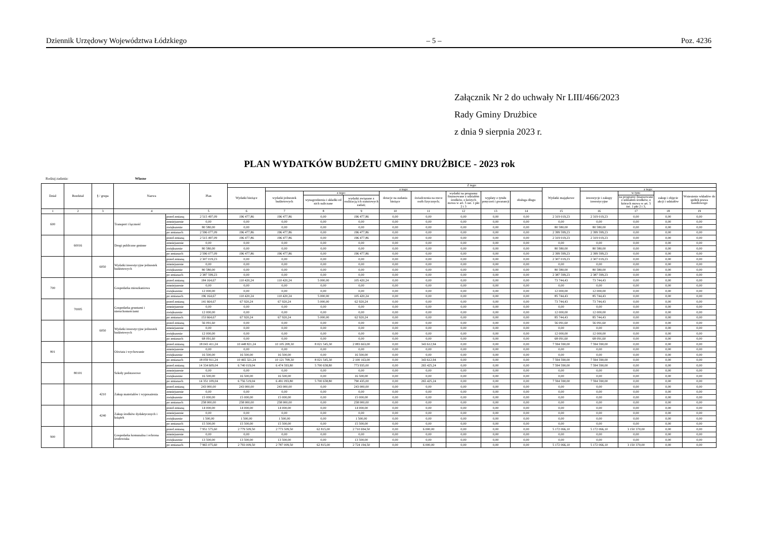Dziennik Urzędowy Województwa Łódzkiego – 5 – Poz. 4236
Załącznik Nr 2 do uchwały Nr LIII/466/2023
Rady Gminy Drużbice
z dnia 9 sierpnia 2023 r.
PLAN WYDATKÓW BUDŻETU GMINY DRUŻBICE - 2023 rok
Rodzaj zadania: Własne
| Dział | Rozdział | § / grupa | Nazwa | | Plan | Z tego: | | | | | | | | | | | | | |
| --- | --- | --- | --- | --- | --- | --- | --- | --- | --- | --- | --- | --- | --- | --- | --- | --- | --- | --- | --- |
| | | | | | | Wydatki bieżące | z tego: | | | | | | | | Wydatki majątkowe | z tego: | | | |
| | | | | | | | wydatki jednostek budżetowych | z tego: | | dotacje na zadania bieżące | świadczenia na rzecz osób fizycznych; | wydatki na programy finansowane z udziałem środków, o których mowa w art. 5 ust. 1 pkt 2 i 3 | wypłaty z tytułu poręczeń i gwarancji | obsługa długu | | inwestycje i zakupy inwestycyjne | w tym: | zakup i objęcie akcji i udziałów | Wniesienie wkładów do spółek prawa handlowego |
| | | | | | | | | wynagrodzenia i składki od nich naliczane | wydatki związane z realizacją ich statutowych zadań; | | | | | | | | na programy finansowane z udziałem środków, o których mowa w art. 5 ust. 1 pkt 2 i 3, | | |
| 1 | 2 | 3 | 4 | | 5 | 6 | 7 | 8 | 9 | 10 | 11 | 12 | 13 | 14 | 15 | 16 | 17 | 18 | 19 |
| 600 | | | Transport i łączność | przed zmianą | 2 515 497,09 | 196 477,86 | 196 477,86 | 0,00 | 196 477,86 | 0,00 | 0,00 | 0,00 | 0,00 | 0,00 | 2 319 019,23 | 2 319 019,23 | 0,00 | 0,00 | 0,00 |
| | | | | zmniejszenie | 0,00 | 0,00 | 0,00 | 0,00 | 0,00 | 0,00 | 0,00 | 0,00 | 0,00 | 0,00 | 0,00 | 0,00 | 0,00 | 0,00 | 0,00 |
| | | | | zwiększenie | 80 580,00 | 0,00 | 0,00 | 0,00 | 0,00 | 0,00 | 0,00 | 0,00 | 0,00 | 0,00 | 80 580,00 | 80 580,00 | 0,00 | 0,00 | 0,00 |
| | | | | po zmianach | 2 596 077,09 | 196 477,86 | 196 477,86 | 0,00 | 196 477,86 | 0,00 | 0,00 | 0,00 | 0,00 | 0,00 | 2 399 599,23 | 2 399 599,23 | 0,00 | 0,00 | 0,00 |
| | 60016 | | Drogi publiczne gminne | przed zmianą | 2 515 497,09 | 196 477,86 | 196 477,86 | 0,00 | 196 477,86 | 0,00 | 0,00 | 0,00 | 0,00 | 0,00 | 2 319 019,23 | 2 319 019,23 | 0,00 | 0,00 | 0,00 |
| | | | | zmniejszenie | 0,00 | 0,00 | 0,00 | 0,00 | 0,00 | 0,00 | 0,00 | 0,00 | 0,00 | 0,00 | 0,00 | 0,00 | 0,00 | 0,00 | 0,00 |
| | | | | zwiększenie | 80 580,00 | 0,00 | 0,00 | 0,00 | 0,00 | 0,00 | 0,00 | 0,00 | 0,00 | 0,00 | 80 580,00 | 80 580,00 | 0,00 | 0,00 | 0,00 |
| | | | | po zmianach | 2 596 077,09 | 196 477,86 | 196 477,86 | 0,00 | 196 477,86 | 0,00 | 0,00 | 0,00 | 0,00 | 0,00 | 2 399 599,23 | 2 399 599,23 | 0,00 | 0,00 | 0,00 |
| | | 6050 | Wydatki inwestycyjne jednostek budżetowych | przed zmianą | 2 307 019,23 | 0,00 | 0,00 | 0,00 | 0,00 | 0,00 | 0,00 | 0,00 | 0,00 | 0,00 | 2 307 019,23 | 2 307 019,23 | 0,00 | 0,00 | 0,00 |
| | | | | zmniejszenie | 0,00 | 0,00 | 0,00 | 0,00 | 0,00 | 0,00 | 0,00 | 0,00 | 0,00 | 0,00 | 0,00 | 0,00 | 0,00 | 0,00 | 0,00 |
| | | | | zwiększenie | 80 580,00 | 0,00 | 0,00 | 0,00 | 0,00 | 0,00 | 0,00 | 0,00 | 0,00 | 0,00 | 80 580,00 | 80 580,00 | 0,00 | 0,00 | 0,00 |
| | | | | po zmianach | 2 387 599,23 | 0,00 | 0,00 | 0,00 | 0,00 | 0,00 | 0,00 | 0,00 | 0,00 | 0,00 | 2 387 599,23 | 2 387 599,23 | 0,00 | 0,00 | 0,00 |
| 700 | | | Gospodarka mieszkaniowa | przed zmianą | 184 164,67 | 110 420,24 | 110 420,24 | 5 000,00 | 105 420,24 | 0,00 | 0,00 | 0,00 | 0,00 | 0,00 | 73 744,43 | 73 744,43 | 0,00 | 0,00 | 0,00 |
| | | | | zmniejszenie | 0,00 | 0,00 | 0,00 | 0,00 | 0,00 | 0,00 | 0,00 | 0,00 | 0,00 | 0,00 | 0,00 | 0,00 | 0,00 | 0,00 | 0,00 |
| | | | | zwiększenie | 12 000,00 | 0,00 | 0,00 | 0,00 | 0,00 | 0,00 | 0,00 | 0,00 | 0,00 | 0,00 | 12 000,00 | 12 000,00 | 0,00 | 0,00 | 0,00 |
| | | | | po zmianach | 196 164,67 | 110 420,24 | 110 420,24 | 5 000,00 | 105 420,24 | 0,00 | 0,00 | 0,00 | 0,00 | 0,00 | 85 744,43 | 85 744,43 | 0,00 | 0,00 | 0,00 |
| | 70005 | | Gospodarka gruntami i nieruchomościami | przed zmianą | 141 664,67 | 67 920,24 | 67 920,24 | 5 000,00 | 62 920,24 | 0,00 | 0,00 | 0,00 | 0,00 | 0,00 | 73 744,43 | 73 744,43 | 0,00 | 0,00 | 0,00 |
| | | | | zmniejszenie | 0,00 | 0,00 | 0,00 | 0,00 | 0,00 | 0,00 | 0,00 | 0,00 | 0,00 | 0,00 | 0,00 | 0,00 | 0,00 | 0,00 | 0,00 |
| | | | | zwiększenie | 12 000,00 | 0,00 | 0,00 | 0,00 | 0,00 | 0,00 | 0,00 | 0,00 | 0,00 | 0,00 | 12 000,00 | 12 000,00 | 0,00 | 0,00 | 0,00 |
| | | | | po zmianach | 153 664,67 | 67 920,24 | 67 920,24 | 5 000,00 | 62 920,24 | 0,00 | 0,00 | 0,00 | 0,00 | 0,00 | 85 744,43 | 85 744,43 | 0,00 | 0,00 | 0,00 |
| | | 6050 | Wydatki inwestycyjne jednostek budżetowych | przed zmianą | 56 091,60 | 0,00 | 0,00 | 0,00 | 0,00 | 0,00 | 0,00 | 0,00 | 0,00 | 0,00 | 56 091,60 | 56 091,60 | 0,00 | 0,00 | 0,00 |
| | | | | zmniejszenie | 0,00 | 0,00 | 0,00 | 0,00 | 0,00 | 0,00 | 0,00 | 0,00 | 0,00 | 0,00 | 0,00 | 0,00 | 0,00 | 0,00 | 0,00 |
| | | | | zwiększenie | 12 000,00 | 0,00 | 0,00 | 0,00 | 0,00 | 0,00 | 0,00 | 0,00 | 0,00 | 0,00 | 12 000,00 | 12 000,00 | 0,00 | 0,00 | 0,00 |
| | | | | po zmianach | 68 091,60 | 0,00 | 0,00 | 0,00 | 0,00 | 0,00 | 0,00 | 0,00 | 0,00 | 0,00 | 68 091,60 | 68 091,60 | 0,00 | 0,00 | 0,00 |
| 801 | | | Oświata i wychowanie | przed zmianą | 18 043 411,24 | 10 448 821,24 | 10 105 208,30 | 8 021 545,30 | 2 083 663,00 | 0,00 | 343 612,94 | 0,00 | 0,00 | 0,00 | 7 594 590,00 | 7 594 590,00 | 0,00 | 0,00 | 0,00 |
| | | | | zmniejszenie | 0,00 | 0,00 | 0,00 | 0,00 | 0,00 | 0,00 | 0,00 | 0,00 | 0,00 | 0,00 | 0,00 | 0,00 | 0,00 | 0,00 | 0,00 |
| | | | | zwiększenie | 16 500,00 | 16 500,00 | 16 500,00 | 0,00 | 16 500,00 | 0,00 | 0,00 | 0,00 | 0,00 | 0,00 | 0,00 | 0,00 | 0,00 | 0,00 | 0,00 |
| | | | | po zmianach | 18 059 911,24 | 10 465 321,24 | 10 121 708,30 | 8 021 545,30 | 2 100 163,00 | 0,00 | 343 612,94 | 0,00 | 0,00 | 0,00 | 7 594 590,00 | 7 594 590,00 | 0,00 | 0,00 | 0,00 |
| | 80101 | | Szkoły podstawowe | przed zmianą | 14 334 609,04 | 6 740 019,04 | 6 474 593,80 | 5 700 658,80 | 773 935,00 | 0,00 | 265 425,24 | 0,00 | 0,00 | 0,00 | 7 594 590,00 | 7 594 590,00 | 0,00 | 0,00 | 0,00 |
| | | | | zmniejszenie | 0,00 | 0,00 | 0,00 | 0,00 | 0,00 | 0,00 | 0,00 | 0,00 | 0,00 | 0,00 | 0,00 | 0,00 | 0,00 | 0,00 | 0,00 |
| | | | | zwiększenie | 16 500,00 | 16 500,00 | 16 500,00 | 0,00 | 16 500,00 | 0,00 | 0,00 | 0,00 | 0,00 | 0,00 | 0,00 | 0,00 | 0,00 | 0,00 | 0,00 |
| | | | | po zmianach | 14 351 109,04 | 6 756 519,04 | 6 491 093,80 | 5 700 658,80 | 790 435,00 | 0,00 | 265 425,24 | 0,00 | 0,00 | 0,00 | 7 594 590,00 | 7 594 590,00 | 0,00 | 0,00 | 0,00 |
| | | 4210 | Zakup materiałów i wyposażenia | przed zmianą | 243 000,00 | 243 000,00 | 243 000,00 | 0,00 | 243 000,00 | 0,00 | 0,00 | 0,00 | 0,00 | 0,00 | 0,00 | 0,00 | 0,00 | 0,00 | 0,00 |
| | | | | zmniejszenie | 0,00 | 0,00 | 0,00 | 0,00 | 0,00 | 0,00 | 0,00 | 0,00 | 0,00 | 0,00 | 0,00 | 0,00 | 0,00 | 0,00 | 0,00 |
| | | | | zwiększenie | 15 000,00 | 15 000,00 | 15 000,00 | 0,00 | 15 000,00 | 0,00 | 0,00 | 0,00 | 0,00 | 0,00 | 0,00 | 0,00 | 0,00 | 0,00 | 0,00 |
| | | | | po zmianach | 258 000,00 | 258 000,00 | 258 000,00 | 0,00 | 258 000,00 | 0,00 | 0,00 | 0,00 | 0,00 | 0,00 | 0,00 | 0,00 | 0,00 | 0,00 | 0,00 |
| | | 4240 | Zakup środków dydaktycznych i książek | przed zmianą | 14 000,00 | 14 000,00 | 14 000,00 | 0,00 | 14 000,00 | 0,00 | 0,00 | 0,00 | 0,00 | 0,00 | 0,00 | 0,00 | 0,00 | 0,00 | 0,00 |
| | | | | zmniejszenie | 0,00 | 0,00 | 0,00 | 0,00 | 0,00 | 0,00 | 0,00 | 0,00 | 0,00 | 0,00 | 0,00 | 0,00 | 0,00 | 0,00 | 0,00 |
| | | | | zwiększenie | 1 500,00 | 1 500,00 | 1 500,00 | 0,00 | 1 500,00 | 0,00 | 0,00 | 0,00 | 0,00 | 0,00 | 0,00 | 0,00 | 0,00 | 0,00 | 0,00 |
| | | | | po zmianach | 15 500,00 | 15 500,00 | 15 500,00 | 0,00 | 15 500,00 | 0,00 | 0,00 | 0,00 | 0,00 | 0,00 | 0,00 | 0,00 | 0,00 | 0,00 | 0,00 |
| 900 | | | Gospodarka komunalna i ochrona środowiska | przed zmianą | 7 951 575,60 | 2 779 509,50 | 2 773 509,50 | 62 815,00 | 2 710 694,50 | 0,00 | 6 000,00 | 0,00 | 0,00 | 0,00 | 5 172 066,10 | 5 172 066,10 | 3 150 370,00 | 0,00 | 0,00 |
| | | | | zmniejszenie | 0,00 | 0,00 | 0,00 | 0,00 | 0,00 | 0,00 | 0,00 | 0,00 | 0,00 | 0,00 | 0,00 | 0,00 | 0,00 | 0,00 | 0,00 |
| | | | | zwiększenie | 13 500,00 | 13 500,00 | 13 500,00 | 0,00 | 13 500,00 | 0,00 | 0,00 | 0,00 | 0,00 | 0,00 | 0,00 | 0,00 | 0,00 | 0,00 | 0,00 |
| | | | | po zmianach | 7 965 075,60 | 2 793 009,50 | 2 787 009,50 | 62 815,00 | 2 724 194,50 | 0,00 | 6 000,00 | 0,00 | 0,00 | 0,00 | 5 172 066,10 | 5 172 066,10 | 3 150 370,00 | 0,00 | 0,00 |